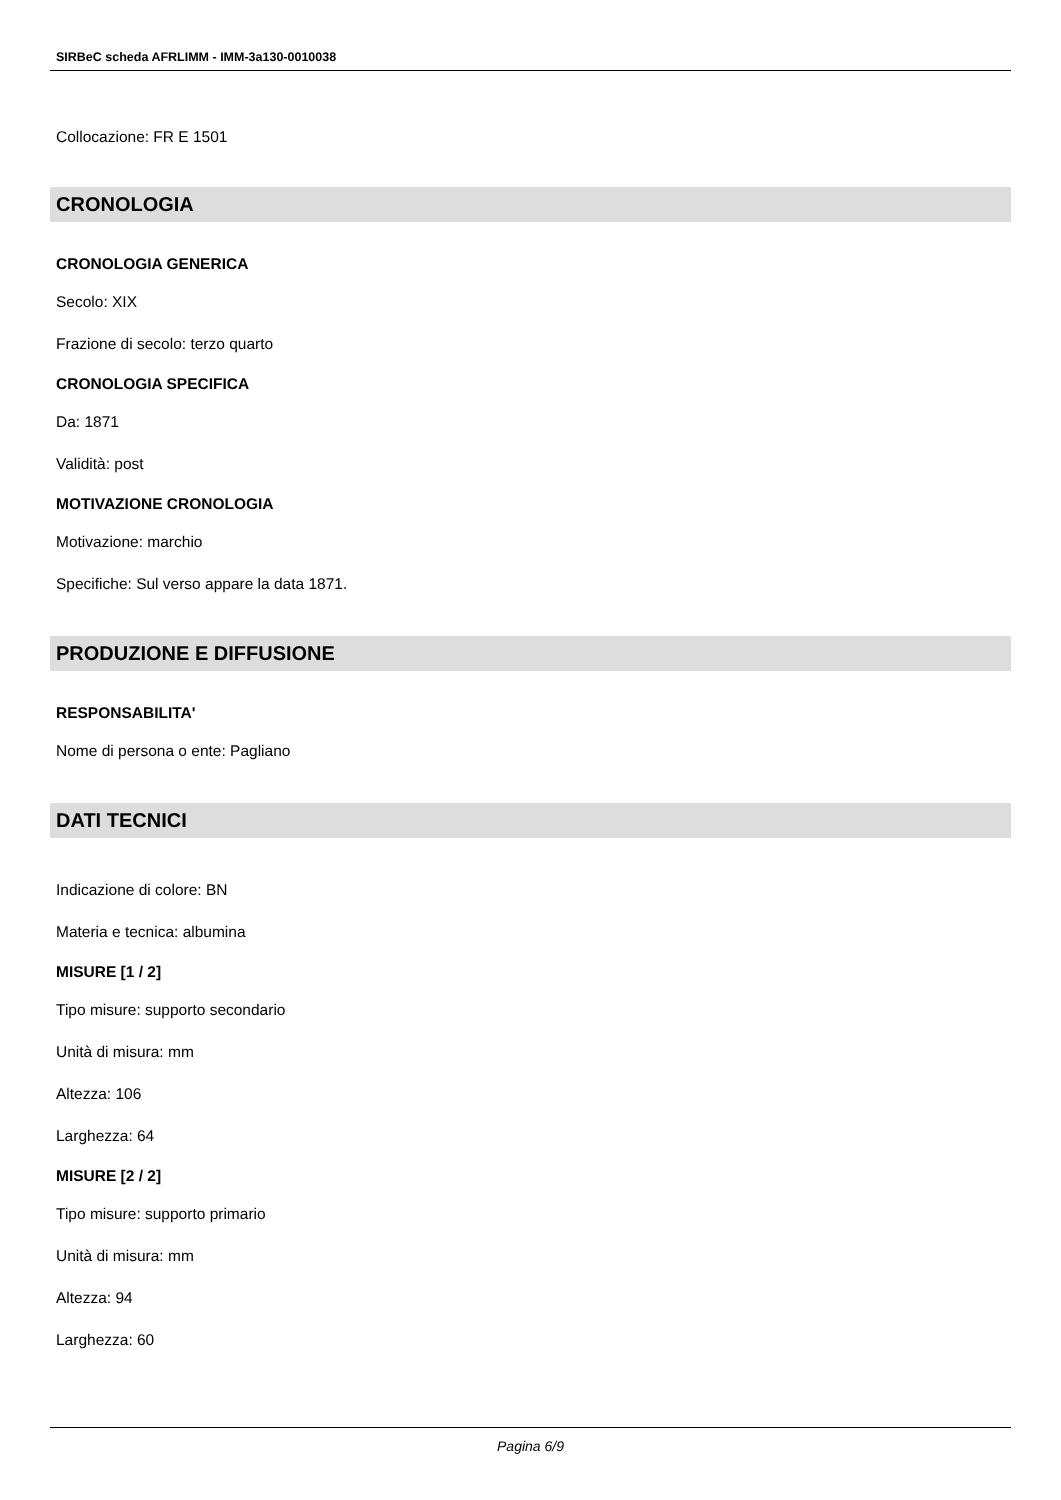SIRBeC scheda AFRLIMM - IMM-3a130-0010038
Collocazione: FR E 1501
CRONOLOGIA
CRONOLOGIA GENERICA
Secolo: XIX
Frazione di secolo: terzo quarto
CRONOLOGIA SPECIFICA
Da: 1871
Validità: post
MOTIVAZIONE CRONOLOGIA
Motivazione: marchio
Specifiche: Sul verso appare la data 1871.
PRODUZIONE E DIFFUSIONE
RESPONSABILITA'
Nome di persona o ente: Pagliano
DATI TECNICI
Indicazione di colore: BN
Materia e tecnica: albumina
MISURE [1 / 2]
Tipo misure: supporto secondario
Unità di misura: mm
Altezza: 106
Larghezza: 64
MISURE [2 / 2]
Tipo misure: supporto primario
Unità di misura: mm
Altezza: 94
Larghezza: 60
Pagina 6/9